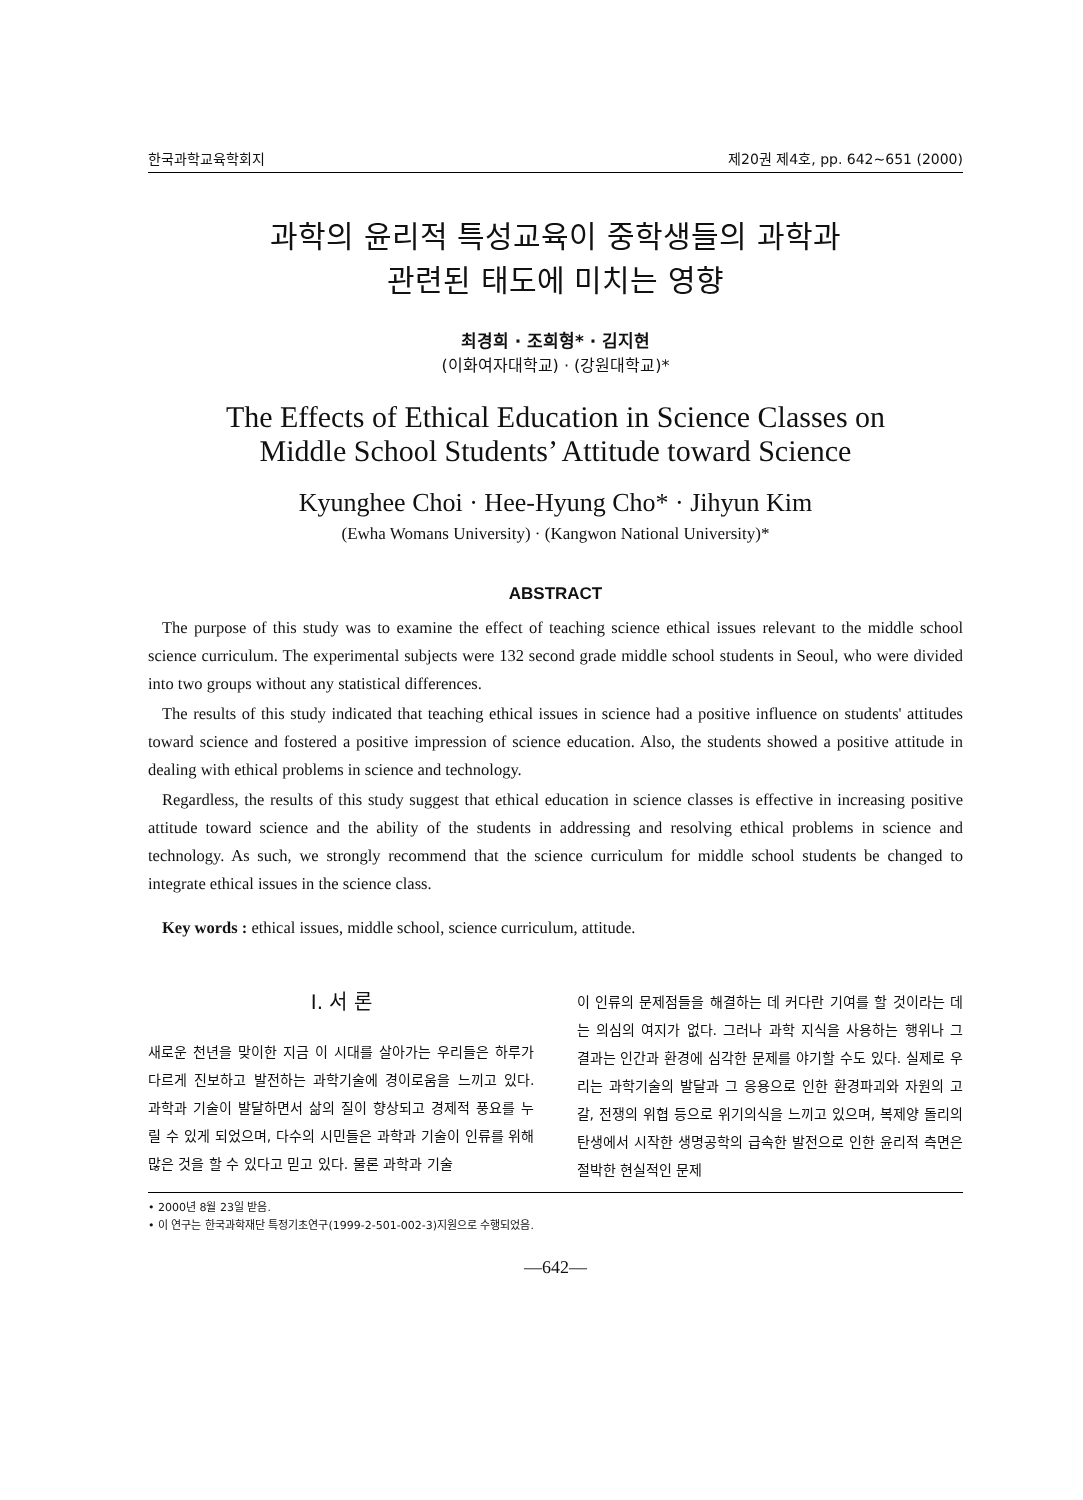한국과학교육학회지 제20권 제4호, pp. 642~651 (2000)
과학의 윤리적 특성교육이 중학생들의 과학과
관련된 태도에 미치는 영향
최경희 · 조희형* · 김지현
(이화여자대학교) · (강원대학교)*
The Effects of Ethical Education in Science Classes on
Middle School Students’ Attitude toward Science
Kyunghee Choi · Hee-Hyung Cho* · Jihyun Kim
(Ewha Womans University) · (Kangwon National University)*
ABSTRACT
The purpose of this study was to examine the effect of teaching science ethical issues relevant to the middle school science curriculum. The experimental subjects were 132 second grade middle school students in Seoul, who were divided into two groups without any statistical differences.
The results of this study indicated that teaching ethical issues in science had a positive influence on students' attitudes toward science and fostered a positive impression of science education. Also, the students showed a positive attitude in dealing with ethical problems in science and technology.
Regardless, the results of this study suggest that ethical education in science classes is effective in increasing positive attitude toward science and the ability of the students in addressing and resolving ethical problems in science and technology. As such, we strongly recommend that the science curriculum for middle school students be changed to integrate ethical issues in the science class.
Key words : ethical issues, middle school, science curriculum, attitude.
Ⅰ. 서 론
새로운 천년을 맞이한 지금 이 시대를 살아가는 우리들은 하루가 다르게 진보하고 발전하는 과학기술에 경이로움을 느끼고 있다. 과학과 기술이 발달하면서 삶의 질이 향상되고 경제적 풍요를 누릴 수 있게 되었으며, 다수의 시민들은 과학과 기술이 인류를 위해 많은 것을 할 수 있다고 믿고 있다. 물론 과학과 기술
이 인류의 문제점들을 해결하는 데 커다란 기여를 할 것이라는 데는 의심의 여지가 없다. 그러나 과학 지식을 사용하는 행위나 그 결과는 인간과 환경에 심각한 문제를 야기할 수도 있다. 실제로 우리는 과학기술의 발달과 그 응용으로 인한 환경파괴와 자원의 고갈, 전쟁의 위협 등으로 위기의식을 느끼고 있으며, 복제양 돌리의 탄생에서 시작한 생명공학의 급속한 발전으로 인한 윤리적 측면은 절박한 현실적인 문제
• 2000년 8월 23일 받음.
• 이 연구는 한국과학재단 특정기초연구(1999-2-501-002-3)지원으로 수행되었음.
—642—